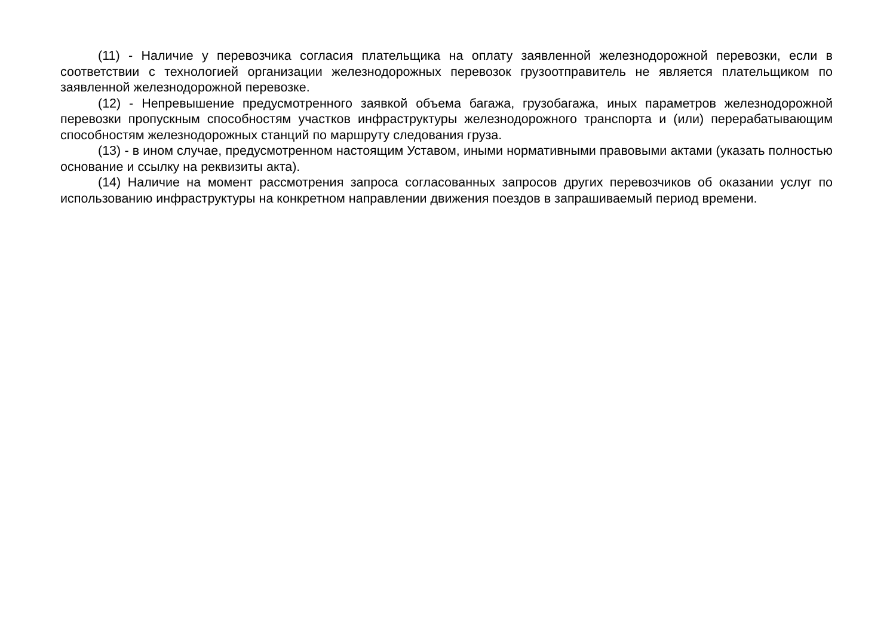(11) - Наличие у перевозчика согласия плательщика на оплату заявленной железнодорожной перевозки, если в соответствии с технологией организации железнодорожных перевозок грузоотправитель не является плательщиком по заявленной железнодорожной перевозке.
(12) - Непревышение предусмотренного заявкой объема багажа, грузобагажа, иных параметров железнодорожной перевозки пропускным способностям участков инфраструктуры железнодорожного транспорта и (или) перерабатывающим способностям железнодорожных станций по маршруту следования груза.
(13) - в ином случае, предусмотренном настоящим Уставом, иными нормативными правовыми актами (указать полностью основание и ссылку на реквизиты акта).
(14) Наличие на момент рассмотрения запроса согласованных запросов других перевозчиков об оказании услуг по использованию инфраструктуры на конкретном направлении движения поездов в запрашиваемый период времени.